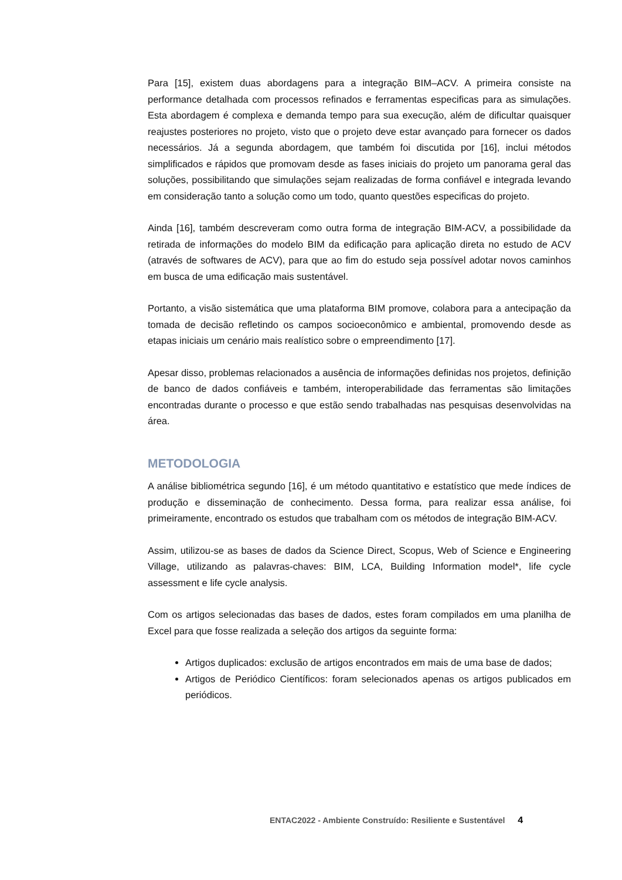Para [15], existem duas abordagens para a integração BIM–ACV. A primeira consiste na performance detalhada com processos refinados e ferramentas especificas para as simulações. Esta abordagem é complexa e demanda tempo para sua execução, além de dificultar quaisquer reajustes posteriores no projeto, visto que o projeto deve estar avançado para fornecer os dados necessários. Já a segunda abordagem, que também foi discutida por [16], inclui métodos simplificados e rápidos que promovam desde as fases iniciais do projeto um panorama geral das soluções, possibilitando que simulações sejam realizadas de forma confiável e integrada levando em consideração tanto a solução como um todo, quanto questões especificas do projeto.
Ainda [16], também descreveram como outra forma de integração BIM-ACV, a possibilidade da retirada de informações do modelo BIM da edificação para aplicação direta no estudo de ACV (através de softwares de ACV), para que ao fim do estudo seja possível adotar novos caminhos em busca de uma edificação mais sustentável.
Portanto, a visão sistemática que uma plataforma BIM promove, colabora para a antecipação da tomada de decisão refletindo os campos socioeconômico e ambiental, promovendo desde as etapas iniciais um cenário mais realístico sobre o empreendimento [17].
Apesar disso, problemas relacionados a ausência de informações definidas nos projetos, definição de banco de dados confiáveis e também, interoperabilidade das ferramentas são limitações encontradas durante o processo e que estão sendo trabalhadas nas pesquisas desenvolvidas na área.
METODOLOGIA
A análise bibliométrica segundo [16], é um método quantitativo e estatístico que mede índices de produção e disseminação de conhecimento. Dessa forma, para realizar essa análise, foi primeiramente, encontrado os estudos que trabalham com os métodos de integração BIM-ACV.
Assim, utilizou-se as bases de dados da Science Direct, Scopus, Web of Science e Engineering Village, utilizando as palavras-chaves: BIM, LCA, Building Information model*, life cycle assessment e life cycle analysis.
Com os artigos selecionadas das bases de dados, estes foram compilados em uma planilha de Excel para que fosse realizada a seleção dos artigos da seguinte forma:
Artigos duplicados: exclusão de artigos encontrados em mais de uma base de dados;
Artigos de Periódico Científicos: foram selecionados apenas os artigos publicados em periódicos.
ENTAC2022 - Ambiente Construído: Resiliente e Sustentável 4